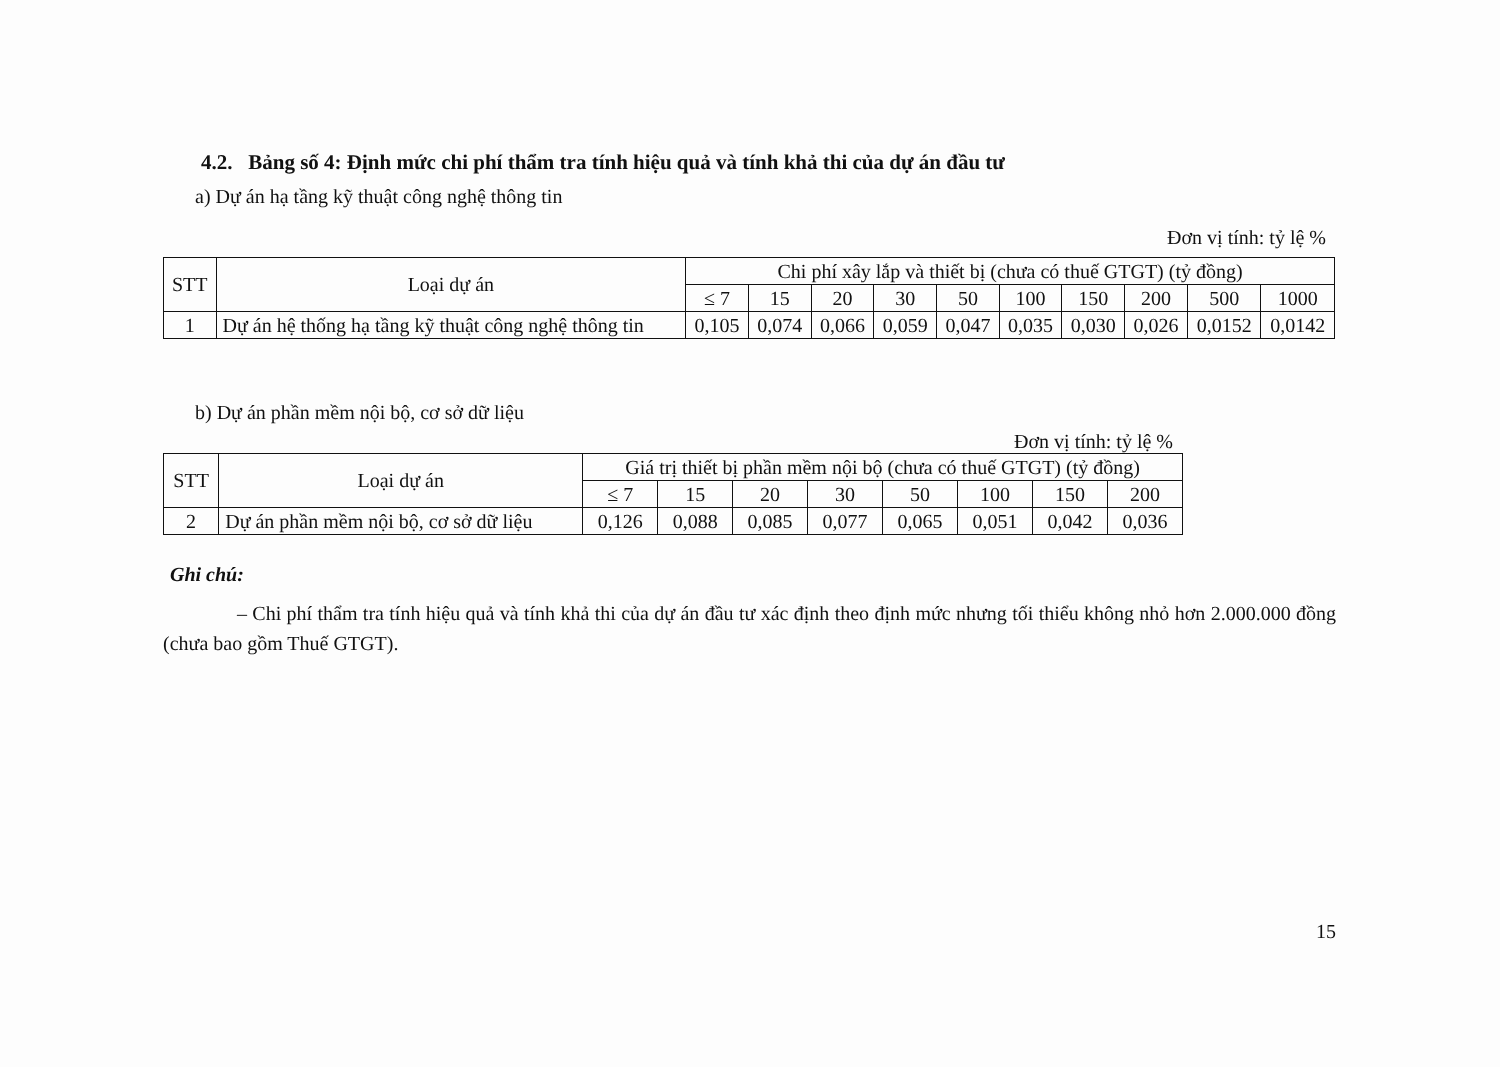4.2. Bảng số 4: Định mức chi phí thẩm tra tính hiệu quả và tính khả thi của dự án đầu tư
a) Dự án hạ tầng kỹ thuật công nghệ thông tin
Đơn vị tính: tỷ lệ %
| STT | Loại dự án | Chi phí xây lắp và thiết bị (chưa có thuế GTGT) (tỷ đồng) | | | | | | | | | |
| --- | --- | --- | --- | --- | --- | --- | --- | --- | --- | --- | --- |
| | | ≤ 7 | 15 | 20 | 30 | 50 | 100 | 150 | 200 | 500 | 1000 |
| 1 | Dự án hệ thống hạ tầng kỹ thuật công nghệ thông tin | 0,105 | 0,074 | 0,066 | 0,059 | 0,047 | 0,035 | 0,030 | 0,026 | 0,0152 | 0,0142 |
b) Dự án phần mềm nội bộ, cơ sở dữ liệu
Đơn vị tính: tỷ lệ %
| STT | Loại dự án | Giá trị thiết bị phần mềm nội bộ (chưa có thuế GTGT) (tỷ đồng) | | | | | | | |
| --- | --- | --- | --- | --- | --- | --- | --- | --- | --- |
| | | ≤ 7 | 15 | 20 | 30 | 50 | 100 | 150 | 200 |
| 2 | Dự án phần mềm nội bộ, cơ sở dữ liệu | 0,126 | 0,088 | 0,085 | 0,077 | 0,065 | 0,051 | 0,042 | 0,036 |
Ghi chú:
– Chi phí thẩm tra tính hiệu quả và tính khả thi của dự án đầu tư xác định theo định mức nhưng tối thiểu không nhỏ hơn 2.000.000 đồng (chưa bao gồm Thuế GTGT).
15